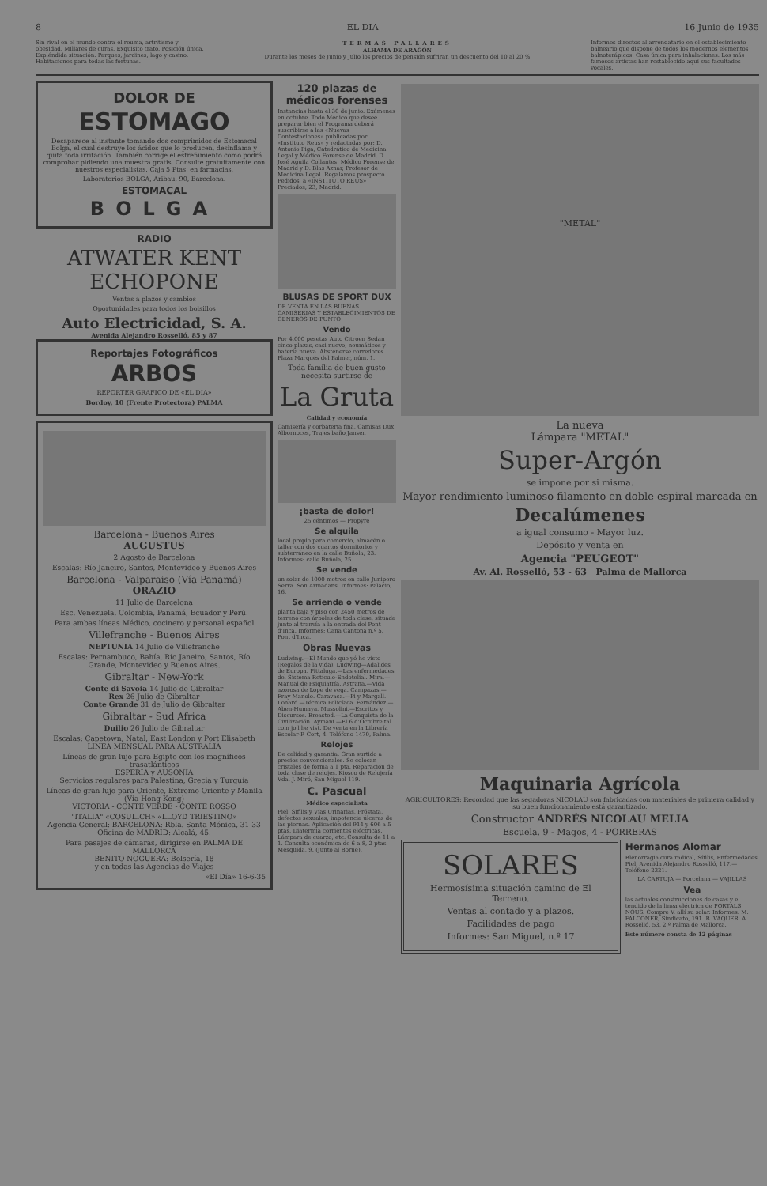8 EL DIA 16 Junio de 1935
Sin rival en el mundo contra el reuma, artritismo y obesidad. Millares de curas. Exquisito trato. Posición única. Expléndida situación. Parques, jardines, lago y casino. Habitaciones para todas las fortunas.
TERMAS PALLARES
ALHAMA DE ARAGON
Durante los meses de Junio y Julio los precios de pensión sufrirán un descuento del 10 al 20 %
Informes directos al arrendatario en el establecimiento balneario que dispone de todos los modernos elementos balnoterápicos. Casa única para inhalaciones. Los más famosos artistas han restablecido aquí sus facultades vocales.
DOLOR DE
ESTOMAGO
Desaparece al instante tomando dos comprimidos de Estomacal Bolga, el cual destruye los ácidos que lo producen, desinflama y quita toda irritación. También corrige el estreñimiento como podrá comprobar pidiendo una muestra gratis. Consulte gratuitamente con nuestros especialistas. Caja 5 Ptas. en farmacias.
Laboratorios BOLGA, Aribau, 90, Barcelona.
ESTOMACAL
BOLGA
RADIO
ATWATER KENT
ECHOPONE
Ventas a plazos y cambios
Oportunidades para todos los bolsillos
Auto Electricidad, S. A.
Avenida Alejandro Rosselló, 85 y 87
Reportajes Fotográficos
ARBOS
REPORTER GRAFICO DE «EL DIA»
Bordoy, 10 (Frente Protectora) PALMA
Barcelona - Buenos Aires
AUGUSTUS
2 Agosto de Barcelona
Escalas: Río Janeiro, Santos, Montevideo y Buenos Aires
Barcelona - Valparaiso (Vía Panamá)
ORAZIO
11 Julio de Barcelona
Esc. Venezuela, Colombia, Panamá, Ecuador y Perú.
Para ambas líneas Médico, cocinero y personal español
Villefranche - Buenos Aires
NEPTUNIA 14 Julio de Villefranche
Escalas: Pernambuco, Bahía, Río Janeiro, Santos, Río Grande, Montevideo y Buenos Aires.
Gibraltar - New-York
Conte di Savoia 14 Julio de Gibraltar
Rex 26 Julio de Gibraltar
Conte Grande 31 de Julio de Gibraltar
Gibraltar - Sud Africa
Duilio 26 Julio de Gibraltar
Escalas: Capetown, Natal, East London y Port Elisabeth
LINEA MENSUAL PARA AUSTRALIA
Líneas de gran lujo para Egipto con los magníficos trasatlánticos
ESPERIA y AUSONIA
Servicios regulares para Palestina, Grecia y Turquía
Líneas de gran lujo para Oriente, Extremo Oriente y Manila (Vía Hong-Kong)
VICTORIA - CONTE VERDE - CONTE ROSSO
"ITALIA" «COSULICH» «LLOYD TRIESTINO»
Agencia General: BARCELONA: Rbla. Santa Mónica, 31-33
Oficina de MADRID: Alcalá, 45.
Para pasajes de cámaras, dirigirse en PALMA DE MALLORCA
BENITO NOGUERA: Bolsería, 18
y en todas las Agencias de Viajes
«El Día» 16-6-35
120 plazas de médicos forenses
Instancias hasta el 30 de junio. Exámenes en octubre. Todo Médico que desee preparar bien el Programa deberá suscribirse a las «Nuevas Contestaciones» publicadas por «Instituto Reus» y redactadas por: D. Antonio Piga, Catedrático de Medicina Legal y Médico Forense de Madrid, D. José Aguila Collantes, Médico Forense de Madrid y D. Blas Aznar, Profesor de Medicina Legal. Regalamos prospecto. Pedidos, a «INSTITUTO REUS» Preciados, 23, Madrid.
BLUSAS DE SPORT DUX
DE VENTA EN LAS BUENAS CAMISERIAS Y ESTABLECIMIENTOS DE GENEROS DE PUNTO
Vendo
Por 4.000 pesetas Auto Citroen Sedan cinco plazas, casi nuevo, neumáticos y batería nueva. Abstenerse corredores. Plaza Marqués del Palmer, núm. 1.
Toda familia de buen gusto necesita surtirse de
La Gruta
Calidad y economía
Camisería y corbatería fina, Camisas Dux, Albornoces, Trajes baño Jansen
¡basta de dolor!
25 céntimos — Propyre
Se alquila
local propio para comercio, almacén o taller con dos cuartos dormitorios y subterráneo en la calle Buñola, 23. Informes: calle Buñola, 25.
Se vende
un solar de 1000 metros en calle Junipero Serra. Son Armadans. Informes: Palacio, 16.
Se arrienda o vende
planta baja y piso con 2450 metros de terreno con árboles de toda clase, situada junto al tranvía a la entrada del Pont d'Inca. Informes: Cana Cantona n.º 5. Pont d'Inca.
Obras Nuevas
Ludwing.—El Mundo que yó he visto (Regalos de la vida). Ludwing—Adalides de Europa. Pittaluga.—Las enfermedades del Sistema Retículo-Endotelial. Mira.—Manual de Psiquiatría. Astrana.—Vida azorosa de Lope de vega. Campazas.—Fray Manolo. Caravaca.—Pi y Margall. Lonard.—Técnica Policíaca. Fernández.—Aben-Humaya. Mussolini.—Escritos y Discursos. Breasted.—La Conquista de la Civilización. Aymani.—El 6 d'Octubre tal com jo l'he vist. De venta en la Librería Escolar-P. Cort, 4. Teléfono 1470, Palma.
Relojes
De calidad y garantía. Gran surtido a precios convencionales. Se colocan cristales de forma a 1 pta. Reparación de toda clase de relojes. Kiosco de Relojería Vda. J. Miró, San Miguel 119.
C. Pascual
Médico especialista
Piel, Sífilis y Vías Urinarias, Próstata, defectos sexuales, impotencia úlceras de las piernas. Aplicación del 914 y 606 a 5 ptas. Diatermia corrientes eléctricas. Lámpara de cuarzo, etc. Consulta de 11 a 1. Consulta económica de 6 a 8, 2 ptas. Mesquida, 9. (Junto al Borne).
"METAL"
La nueva
Lámpara "METAL"
Super-Argón
se impone por si misma.
Mayor rendimiento luminoso filamento en doble espiral marcada en
Decalúmenes
a igual consumo - Mayor luz.
Depósito y venta en
Agencia "PEUGEOT"
Av. Al. Rosselló, 53 - 63 Palma de Mallorca
Maquinaria Agrícola
AGRICULTORES: Recordad que las segadoras NICOLAU son fabricadas con materiales de primera calidad y su buen funcionamiento está garantizado.
Constructor ANDRÉS NICOLAU MELIA
Escuela, 9 - Magos, 4 - PORRERAS
SOLARES
Hermosísima situación camino de El Terreno.
Ventas al contado y a plazos.
Facilidades de pago
Informes: San Miguel, n.º 17
Hermanos Alomar
Blenorragia cura radical, Sífilis, Enfermedades Piel, Avenida Alejandro Rosselló, 117.—Teléfono 2321.
LA CARTUJA — Porcelana — VAJILLAS
Vea
las actuales construcciones de casas y el tendido de la línea eléctrica de PORTALS NOUS. Compre V. allí su solar. Informes: M. FALCONER, Sindicato, 191. B. VAQUER. A. Rosselló, 53, 2.º Palma de Mallorca.
Este número consta de 12 páginas